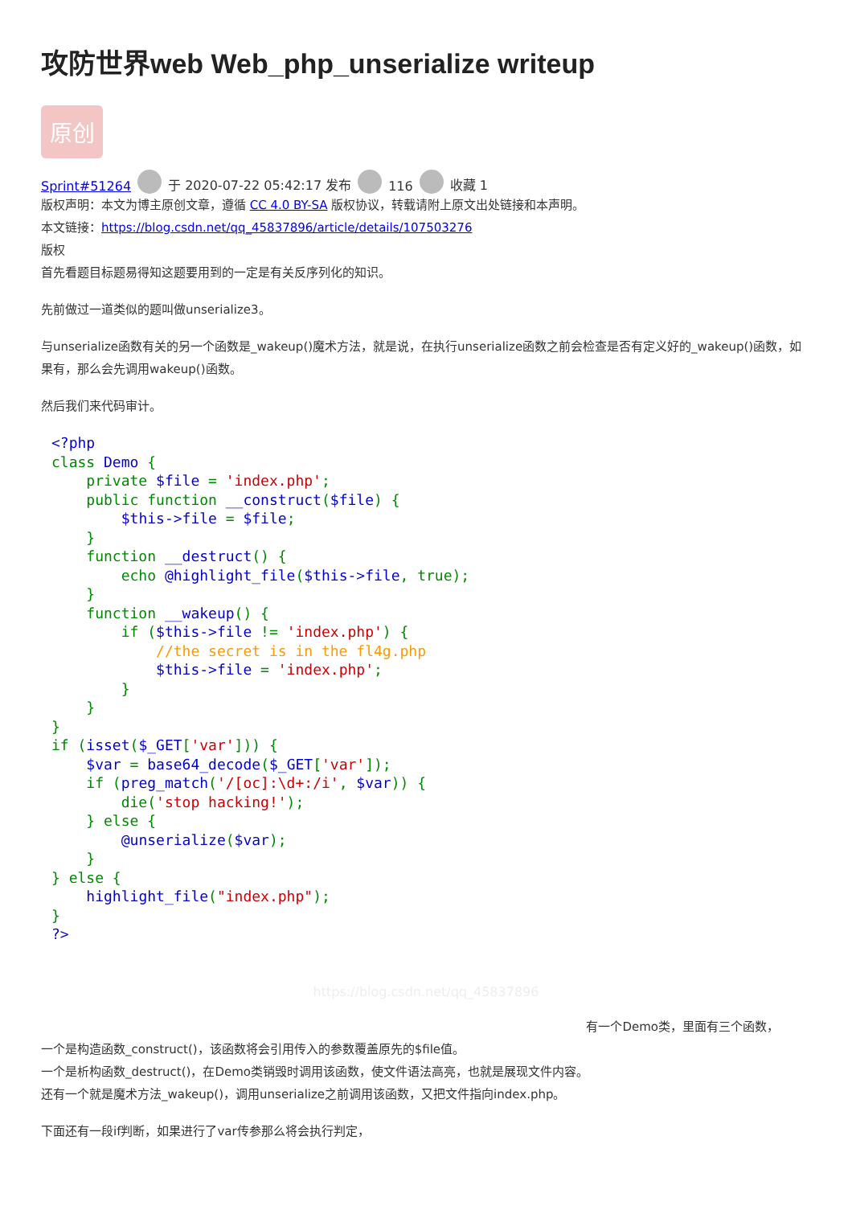攻防世界web Web_php_unserialize writeup
原创
Sprint#51264 于 2020-07-22 05:42:17 发布 116 收藏 1
版权声明：本文为博主原创文章，遵循 CC 4.0 BY-SA 版权协议，转载请附上原文出处链接和本声明。
本文链接：https://blog.csdn.net/qq_45837896/article/details/107503276
版权
首先看题目标题易得知这题要用到的一定是有关反序列化的知识。
先前做过一道类似的题叫做unserialize3。
与unserialize函数有关的另一个函数是_wakeup()魔术方法，就是说，在执行unserialize函数之前会检查是否有定义好的_wakeup()函数，如果有，那么会先调用wakeup()函数。
然后我们来代码审计。
<?php
class Demo {
    private $file = 'index.php';
    public function __construct($file) {
        $this->file = $file;
    }
    function __destruct() {
        echo @highlight_file($this->file, true);
    }
    function __wakeup() {
        if ($this->file != 'index.php') {
            //the secret is in the fl4g.php
            $this->file = 'index.php';
        }
    }
}
if (isset($_GET['var'])) {
    $var = base64_decode($_GET['var']);
    if (preg_match('/[oc]:\d+:/i', $var)) {
        die('stop hacking!');
    } else {
        @unserialize($var);
    }
} else {
    highlight_file("index.php");
}
?>
https://blog.csdn.net/qq_45837896
有一个Demo类，里面有三个函数，
一个是构造函数_construct()，该函数将会引用传入的参数覆盖原先的$file值。
一个是析构函数_destruct()，在Demo类销毁时调用该函数，使文件语法高亮，也就是展现文件内容。
还有一个就是魔术方法_wakeup()，调用unserialize之前调用该函数，又把文件指向index.php。
下面还有一段if判断，如果进行了var传参那么将会执行判定，